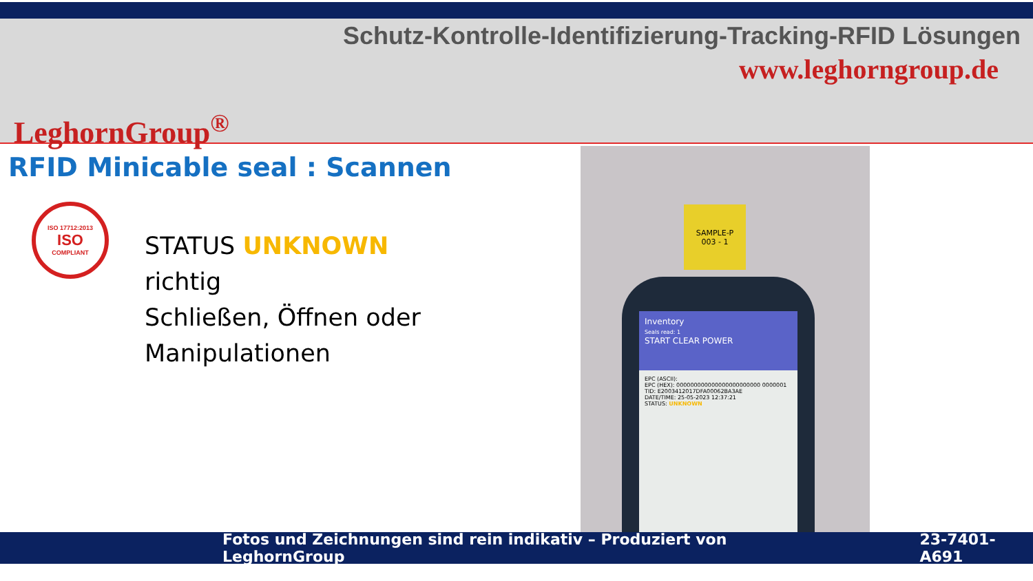Schutz-Kontrolle-Identifizierung-Tracking-RFID Lösungen
www.leghorngroup.de
LeghornGroup<sup>®</sup>
RFID Minicable seal : Scannen
ISO 17712:2013
ISO
COMPLIANT
STATUS UNKNOWN
richtig
Schließen, Öffnen oder
Manipulationen
SAMPLE-P
003 - 1
Inventory
Seals read: 1
START CLEAR POWER
EPC (ASCII):
EPC (HEX): 000000000000000000000000 0000001
TID: E2003412017DFA00062BA3AE
DATE/TIME: 25-05-2023 12:37:21
STATUS: UNKNOWN
Fotos und Zeichnungen sind rein indikativ – Produziert von LeghornGroup 23-7401-A691